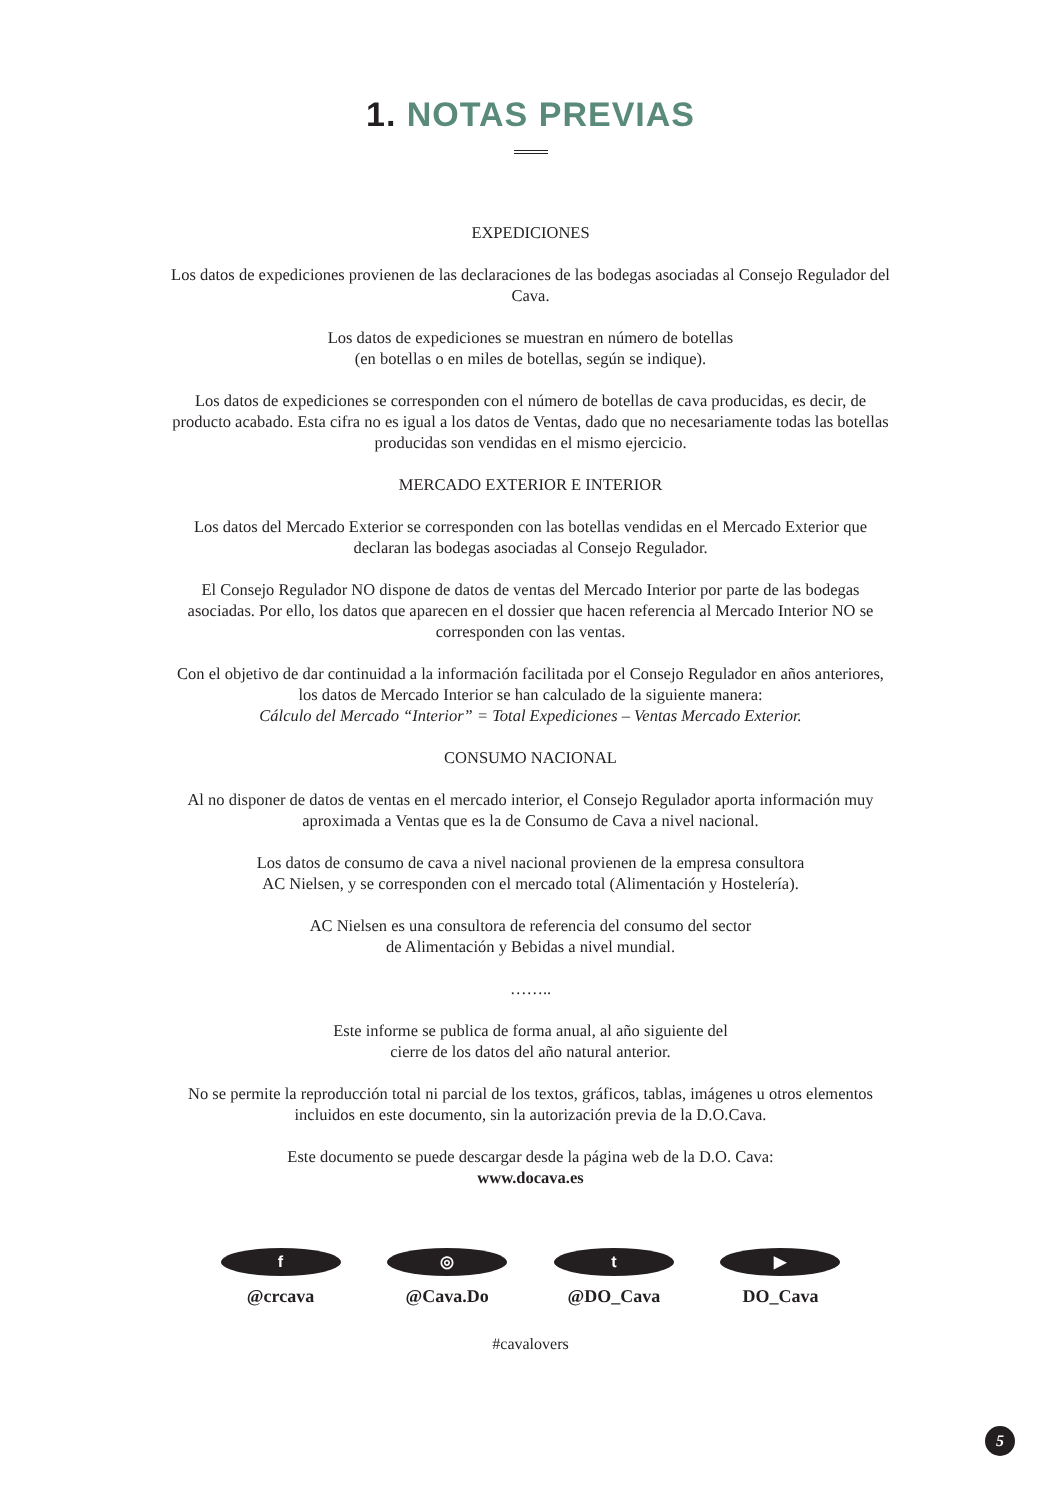1. NOTAS PREVIAS
EXPEDICIONES
Los datos de expediciones provienen de las declaraciones de las bodegas asociadas al Consejo Regulador del Cava.
Los datos de expediciones se muestran en número de botellas
(en botellas o en miles de botellas, según se indique).
Los datos de expediciones se corresponden con el número de botellas de cava producidas, es decir, de producto acabado. Esta cifra no es igual a los datos de Ventas, dado que no necesariamente todas las botellas producidas son vendidas en el mismo ejercicio.
MERCADO EXTERIOR E INTERIOR
Los datos del Mercado Exterior se corresponden con las botellas vendidas en el Mercado Exterior que declaran las bodegas asociadas al Consejo Regulador.
El Consejo Regulador NO dispone de datos de ventas del Mercado Interior por parte de las bodegas asociadas. Por ello, los datos que aparecen en el dossier que hacen referencia al Mercado Interior NO se corresponden con las ventas.
Con el objetivo de dar continuidad a la información facilitada por el Consejo Regulador en años anteriores, los datos de Mercado Interior se han calculado de la siguiente manera:
Cálculo del Mercado “Interior” = Total Expediciones – Ventas Mercado Exterior.
CONSUMO NACIONAL
Al no disponer de datos de ventas en el mercado interior, el Consejo Regulador aporta información muy aproximada a Ventas que es la de Consumo de Cava a nivel nacional.
Los datos de consumo de cava a nivel nacional provienen de la empresa consultora
AC Nielsen, y se corresponden con el mercado total (Alimentación y Hostelería).
AC Nielsen es una consultora de referencia del consumo del sector
de Alimentación y Bebidas a nivel mundial.
……..
Este informe se publica de forma anual, al año siguiente del
cierre de los datos del año natural anterior.
No se permite la reproducción total ni parcial de los textos, gráficos, tablas, imágenes u otros elementos incluidos en este documento, sin la autorización previa de la D.O.Cava.
Este documento se puede descargar desde la página web de la D.O. Cava:
www.docava.es
f
@crcava
◎
@Cava.Do
t
@DO_Cava
▶
DO_Cava
#cavalovers
5